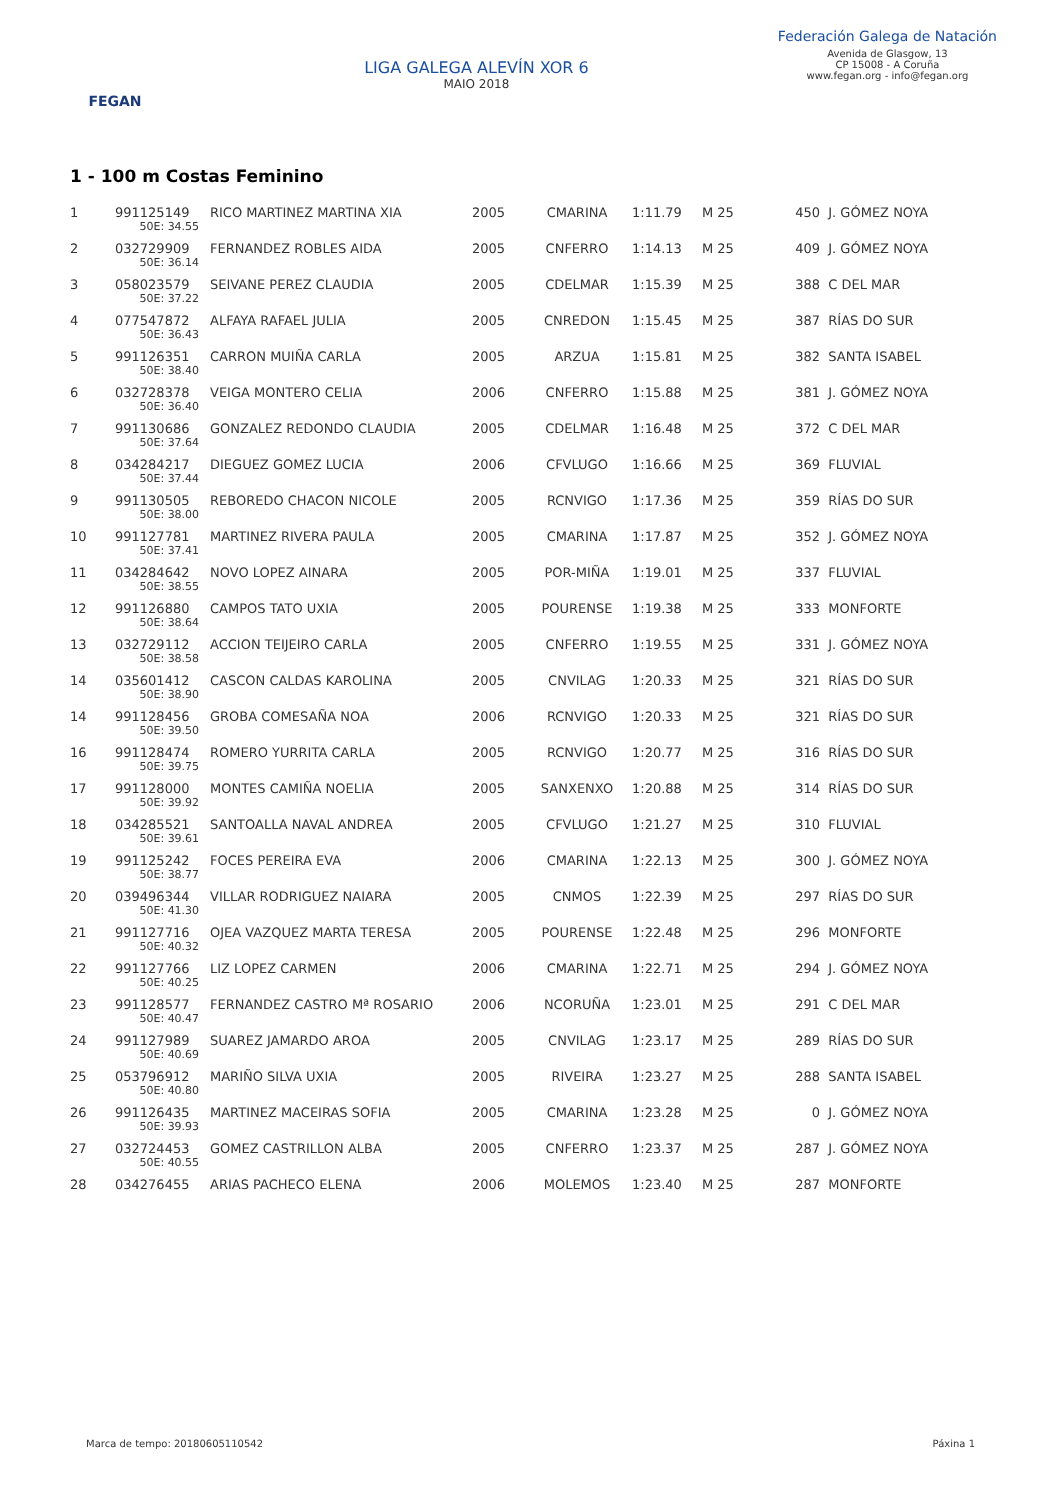FEGAN
LIGA GALEGA ALEVÍN XOR 6
MAIO 2018
Federación Galega de Natación
Avenida de Glasgow, 13
CP 15008 - A Coruña
www.fegan.org - info@fegan.org
1 - 100 m Costas Feminino
| 1 | 991125149 | RICO MARTINEZ MARTINA XIA | 2005 | CMARINA | 1:11.79 | M 25 | 450 | J. GÓMEZ NOYA |
| | 50E: 34.55 | | | | | | | |
| 2 | 032729909 | FERNANDEZ ROBLES AIDA | 2005 | CNFERRO | 1:14.13 | M 25 | 409 | J. GÓMEZ NOYA |
| | 50E: 36.14 | | | | | | | |
| 3 | 058023579 | SEIVANE PEREZ CLAUDIA | 2005 | CDELMAR | 1:15.39 | M 25 | 388 | C DEL MAR |
| | 50E: 37.22 | | | | | | | |
| 4 | 077547872 | ALFAYA RAFAEL JULIA | 2005 | CNREDON | 1:15.45 | M 25 | 387 | RÍAS DO SUR |
| | 50E: 36.43 | | | | | | | |
| 5 | 991126351 | CARRON MUIÑA CARLA | 2005 | ARZUA | 1:15.81 | M 25 | 382 | SANTA ISABEL |
| | 50E: 38.40 | | | | | | | |
| 6 | 032728378 | VEIGA MONTERO CELIA | 2006 | CNFERRO | 1:15.88 | M 25 | 381 | J. GÓMEZ NOYA |
| | 50E: 36.40 | | | | | | | |
| 7 | 991130686 | GONZALEZ REDONDO CLAUDIA | 2005 | CDELMAR | 1:16.48 | M 25 | 372 | C DEL MAR |
| | 50E: 37.64 | | | | | | | |
| 8 | 034284217 | DIEGUEZ GOMEZ LUCIA | 2006 | CFVLUGO | 1:16.66 | M 25 | 369 | FLUVIAL |
| | 50E: 37.44 | | | | | | | |
| 9 | 991130505 | REBOREDO CHACON NICOLE | 2005 | RCNVIGO | 1:17.36 | M 25 | 359 | RÍAS DO SUR |
| | 50E: 38.00 | | | | | | | |
| 10 | 991127781 | MARTINEZ RIVERA PAULA | 2005 | CMARINA | 1:17.87 | M 25 | 352 | J. GÓMEZ NOYA |
| | 50E: 37.41 | | | | | | | |
| 11 | 034284642 | NOVO LOPEZ AINARA | 2005 | POR-MIÑA | 1:19.01 | M 25 | 337 | FLUVIAL |
| | 50E: 38.55 | | | | | | | |
| 12 | 991126880 | CAMPOS TATO UXIA | 2005 | POURENSE | 1:19.38 | M 25 | 333 | MONFORTE |
| | 50E: 38.64 | | | | | | | |
| 13 | 032729112 | ACCION TEIJEIRO CARLA | 2005 | CNFERRO | 1:19.55 | M 25 | 331 | J. GÓMEZ NOYA |
| | 50E: 38.58 | | | | | | | |
| 14 | 035601412 | CASCON CALDAS KAROLINA | 2005 | CNVILAG | 1:20.33 | M 25 | 321 | RÍAS DO SUR |
| | 50E: 38.90 | | | | | | | |
| 14 | 991128456 | GROBA COMESAÑA NOA | 2006 | RCNVIGO | 1:20.33 | M 25 | 321 | RÍAS DO SUR |
| | 50E: 39.50 | | | | | | | |
| 16 | 991128474 | ROMERO YURRITA CARLA | 2005 | RCNVIGO | 1:20.77 | M 25 | 316 | RÍAS DO SUR |
| | 50E: 39.75 | | | | | | | |
| 17 | 991128000 | MONTES CAMIÑA NOELIA | 2005 | SANXENXO | 1:20.88 | M 25 | 314 | RÍAS DO SUR |
| | 50E: 39.92 | | | | | | | |
| 18 | 034285521 | SANTOALLA NAVAL ANDREA | 2005 | CFVLUGO | 1:21.27 | M 25 | 310 | FLUVIAL |
| | 50E: 39.61 | | | | | | | |
| 19 | 991125242 | FOCES PEREIRA EVA | 2006 | CMARINA | 1:22.13 | M 25 | 300 | J. GÓMEZ NOYA |
| | 50E: 38.77 | | | | | | | |
| 20 | 039496344 | VILLAR RODRIGUEZ NAIARA | 2005 | CNMOS | 1:22.39 | M 25 | 297 | RÍAS DO SUR |
| | 50E: 41.30 | | | | | | | |
| 21 | 991127716 | OJEA VAZQUEZ MARTA TERESA | 2005 | POURENSE | 1:22.48 | M 25 | 296 | MONFORTE |
| | 50E: 40.32 | | | | | | | |
| 22 | 991127766 | LIZ LOPEZ CARMEN | 2006 | CMARINA | 1:22.71 | M 25 | 294 | J. GÓMEZ NOYA |
| | 50E: 40.25 | | | | | | | |
| 23 | 991128577 | FERNANDEZ CASTRO Mª ROSARIO | 2006 | NCORUÑA | 1:23.01 | M 25 | 291 | C DEL MAR |
| | 50E: 40.47 | | | | | | | |
| 24 | 991127989 | SUAREZ JAMARDO AROA | 2005 | CNVILAG | 1:23.17 | M 25 | 289 | RÍAS DO SUR |
| | 50E: 40.69 | | | | | | | |
| 25 | 053796912 | MARIÑO SILVA UXIA | 2005 | RIVEIRA | 1:23.27 | M 25 | 288 | SANTA ISABEL |
| | 50E: 40.80 | | | | | | | |
| 26 | 991126435 | MARTINEZ MACEIRAS SOFIA | 2005 | CMARINA | 1:23.28 | M 25 | 0 | J. GÓMEZ NOYA |
| | 50E: 39.93 | | | | | | | |
| 27 | 032724453 | GOMEZ CASTRILLON ALBA | 2005 | CNFERRO | 1:23.37 | M 25 | 287 | J. GÓMEZ NOYA |
| | 50E: 40.55 | | | | | | | |
| 28 | 034276455 | ARIAS PACHECO ELENA | 2006 | MOLEMOS | 1:23.40 | M 25 | 287 | MONFORTE |
Marca de tempo: 20180605110542 Páxina 1